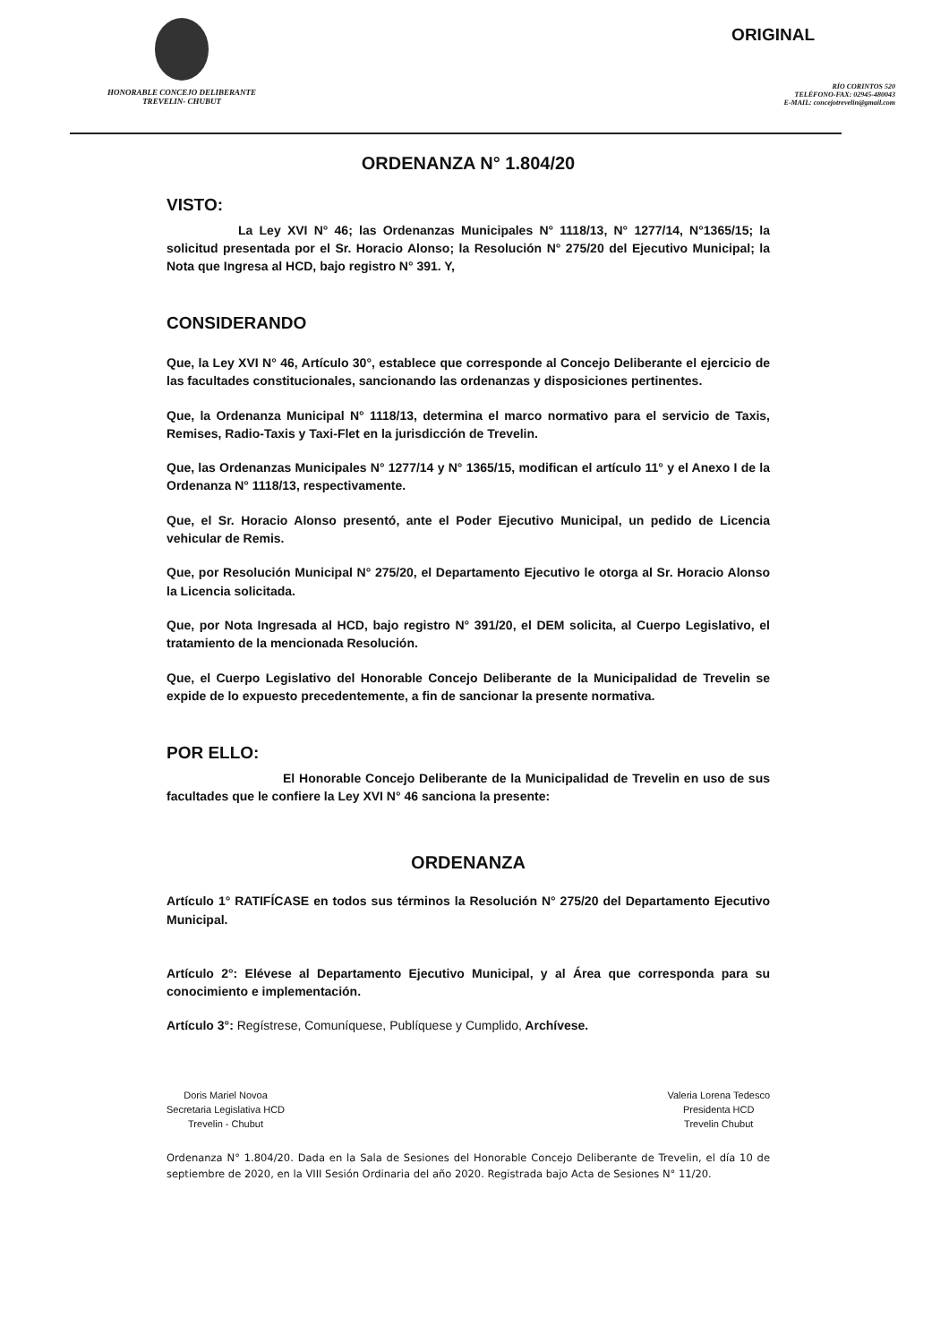HONORABLE CONCEJO DELIBERANTE
TREVELIN- CHUBUT
ORIGINAL
RÍO CORINTOS 520
TELÉFONO-FAX: 02945-480043
E-MAIL: concejotrevelin@gmail.com
ORDENANZA N° 1.804/20
VISTO:
La Ley XVI N° 46; las Ordenanzas Municipales N° 1118/13, N° 1277/14, N°1365/15; la solicitud presentada por el Sr. Horacio Alonso; la Resolución N° 275/20 del Ejecutivo Municipal; la Nota que Ingresa al HCD, bajo registro N° 391. Y,
CONSIDERANDO
Que, la Ley XVI N° 46, Artículo 30°, establece que corresponde al Concejo Deliberante el ejercicio de las facultades constitucionales, sancionando las ordenanzas y disposiciones pertinentes.
Que, la Ordenanza Municipal N° 1118/13, determina el marco normativo para el servicio de Taxis, Remises, Radio-Taxis y Taxi-Flet en la jurisdicción de Trevelin.
Que, las Ordenanzas Municipales N° 1277/14 y N° 1365/15, modifican el artículo 11° y el Anexo I de la Ordenanza N° 1118/13, respectivamente.
Que, el Sr. Horacio Alonso presentó, ante el Poder Ejecutivo Municipal, un pedido de Licencia vehicular de Remis.
Que, por Resolución Municipal N° 275/20, el Departamento Ejecutivo le otorga al Sr. Horacio Alonso la Licencia solicitada.
Que, por Nota Ingresada al HCD, bajo registro N° 391/20, el DEM solicita, al Cuerpo Legislativo, el tratamiento de la mencionada Resolución.
Que, el Cuerpo Legislativo del Honorable Concejo Deliberante de la Municipalidad de Trevelin se expide de lo expuesto precedentemente, a fin de sancionar la presente normativa.
POR ELLO:
El Honorable Concejo Deliberante de la Municipalidad de Trevelin en uso de sus facultades que le confiere la Ley XVI N° 46 sanciona la presente:
ORDENANZA
Artículo 1° RATIFÍCASE en todos sus términos la Resolución N° 275/20 del Departamento Ejecutivo Municipal.
Artículo 2°: Elévese al Departamento Ejecutivo Municipal, y al Área que corresponda para su conocimiento e implementación.
Artículo 3°: Regístrese, Comuníquese, Publíquese y Cumplido, Archívese.
Doris Mariel Novoa
Secretaria Legislativa HCD
Trevelin - Chubut
Valeria Lorena Tedesco
Presidenta HCD
Trevelin Chubut
Ordenanza N° 1.804/20. Dada en la Sala de Sesiones del Honorable Concejo Deliberante de Trevelin, el día 10 de septiembre de 2020, en la VIII Sesión Ordinaria del año 2020. Registrada bajo Acta de Sesiones N° 11/20.